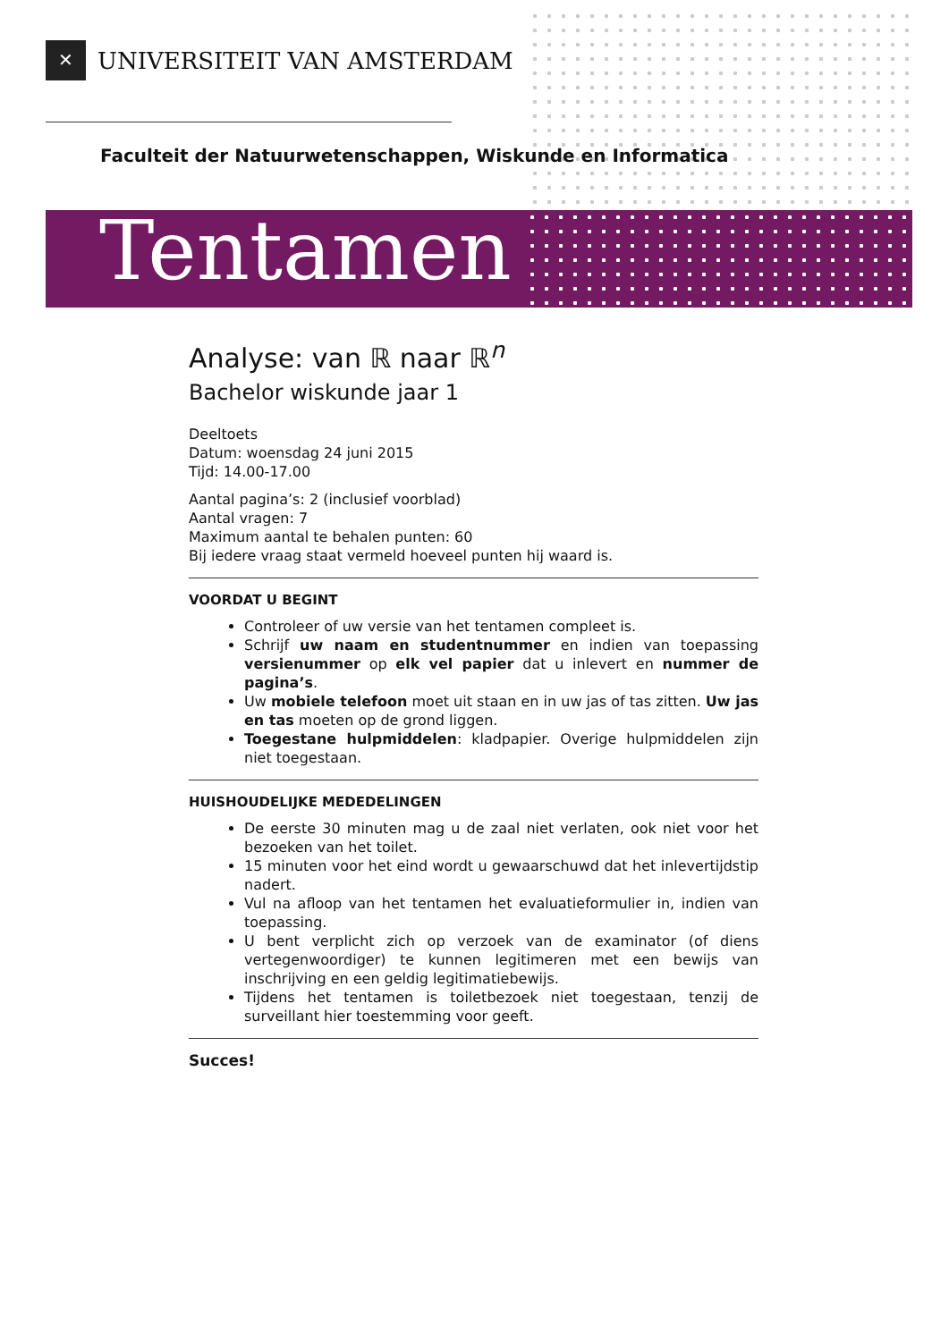✕
UNIVERSITEIT VAN AMSTERDAM
Faculteit der Natuurwetenschappen, Wiskunde en Informatica
Tentamen
Analyse: van ℝ naar ℝ<sup>n</sup>
Bachelor wiskunde jaar 1
Deeltoets
Datum: woensdag 24 juni 2015
Tijd: 14.00-17.00
Aantal pagina’s: 2 (inclusief voorblad)
Aantal vragen: 7
Maximum aantal te behalen punten: 60
Bij iedere vraag staat vermeld hoeveel punten hij waard is.
VOORDAT U BEGINT
Controleer of uw versie van het tentamen compleet is.
Schrijf uw naam en studentnummer en indien van toepassing versienummer op elk vel papier dat u inlevert en nummer de pagina’s.
Uw mobiele telefoon moet uit staan en in uw jas of tas zitten. Uw jas en tas moeten op de grond liggen.
Toegestane hulpmiddelen: kladpapier. Overige hulpmiddelen zijn niet toegestaan.
HUISHOUDELIJKE MEDEDELINGEN
De eerste 30 minuten mag u de zaal niet verlaten, ook niet voor het bezoeken van het toilet.
15 minuten voor het eind wordt u gewaarschuwd dat het inlevertijdstip nadert.
Vul na afloop van het tentamen het evaluatieformulier in, indien van toepassing.
U bent verplicht zich op verzoek van de examinator (of diens vertegenwoordiger) te kunnen legitimeren met een bewijs van inschrijving en een geldig legitimatiebewijs.
Tijdens het tentamen is toiletbezoek niet toegestaan, tenzij de surveillant hier toestemming voor geeft.
Succes!